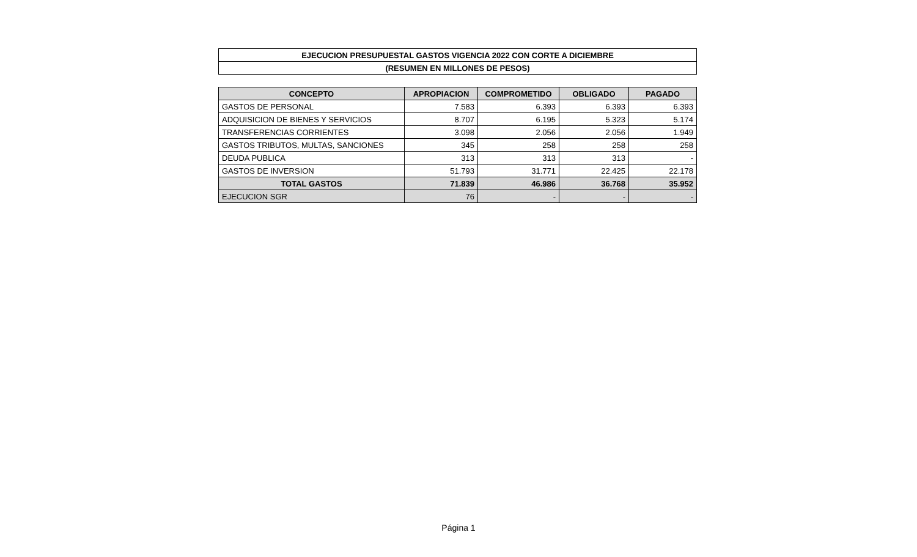| EJECUCION PRESUPUESTAL GASTOS VIGENCIA 2022 CON CORTE A DICIEMBRE |
| --- |
| (RESUMEN EN MILLONES DE PESOS) |
| CONCEPTO | APROPIACION | COMPROMETIDO | OBLIGADO | PAGADO |
| --- | --- | --- | --- | --- |
| GASTOS DE PERSONAL | 7.583 | 6.393 | 6.393 | 6.393 |
| ADQUISICION DE BIENES Y SERVICIOS | 8.707 | 6.195 | 5.323 | 5.174 |
| TRANSFERENCIAS CORRIENTES | 3.098 | 2.056 | 2.056 | 1.949 |
| GASTOS TRIBUTOS, MULTAS, SANCIONES | 345 | 258 | 258 | 258 |
| DEUDA PUBLICA | 313 | 313 | 313 | - |
| GASTOS DE INVERSION | 51.793 | 31.771 | 22.425 | 22.178 |
| TOTAL GASTOS | 71.839 | 46.986 | 36.768 | 35.952 |
| EJECUCION SGR | 76 | - | - | - |
Página 1